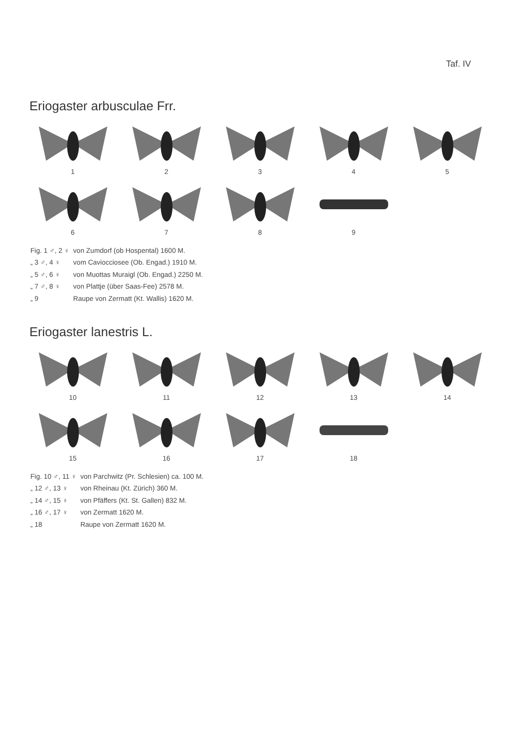Taf. IV
Eriogaster arbusculae Frr.
1
2
3
4
5
6
7
8
9
| Fig. 1 ♂, 2 ♀ | von Zumdorf (ob Hospental) 1600 M. |
| „ 3 ♂, 4 ♀ | vom Caviocciosee (Ob. Engad.) 1910 M. |
| „ 5 ♂, 6 ♀ | von Muottas Muraigl (Ob. Engad.) 2250 M. |
| „ 7 ♂, 8 ♀ | von Plattje (über Saas-Fee) 2578 M. |
| „ 9 | Raupe von Zermatt (Kt. Wallis) 1620 M. |
Eriogaster lanestris L.
10
11
12
13
14
15
16
17
18
| Fig. 10 ♂, 11 ♀ | von Parchwitz (Pr. Schlesien) ca. 100 M. |
| „ 12 ♂, 13 ♀ | von Rheinau (Kt. Zürich) 360 M. |
| „ 14 ♂, 15 ♀ | von Pfäffers (Kt. St. Gallen) 832 M. |
| „ 16 ♂, 17 ♀ | von Zermatt 1620 M. |
| „ 18 | Raupe von Zermatt 1620 M. |